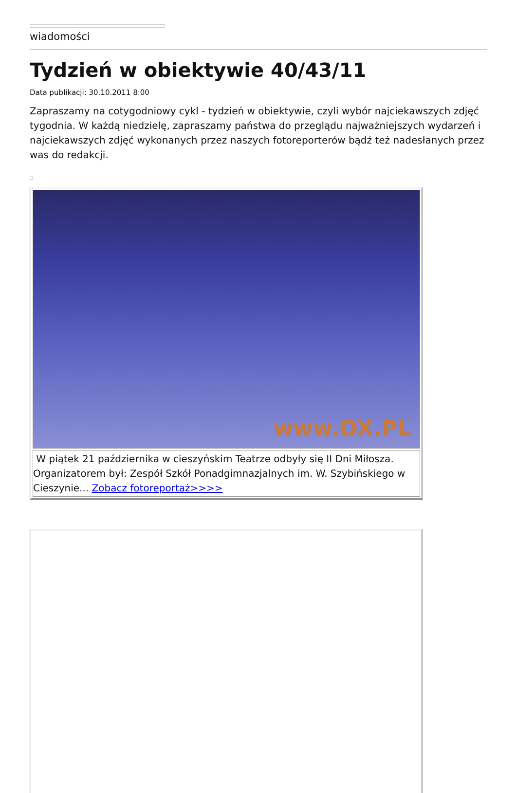wiadomości
Tydzień w obiektywie 40/43/11
Data publikacji: 30.10.2011 8:00
Zapraszamy na cotygodniowy cykl - tydzień w obiektywie, czyli wybór najciekawszych zdjęć tygodnia. W każdą niedzielę, zapraszamy państwa do przeglądu najważniejszych wydarzeń i najciekawszych zdjęć wykonanych przez naszych fotoreporterów bądź też nadesłanych przez was do redakcji.
www.OX.PL
W piątek 21 października w cieszyńskim Teatrze odbyły się II Dni Miłosza. Organizatorem był: Zespół Szkół Ponadgimnazjalnych im. W. Szybińskiego w Cieszynie... Zobacz fotoreportaż>>>>